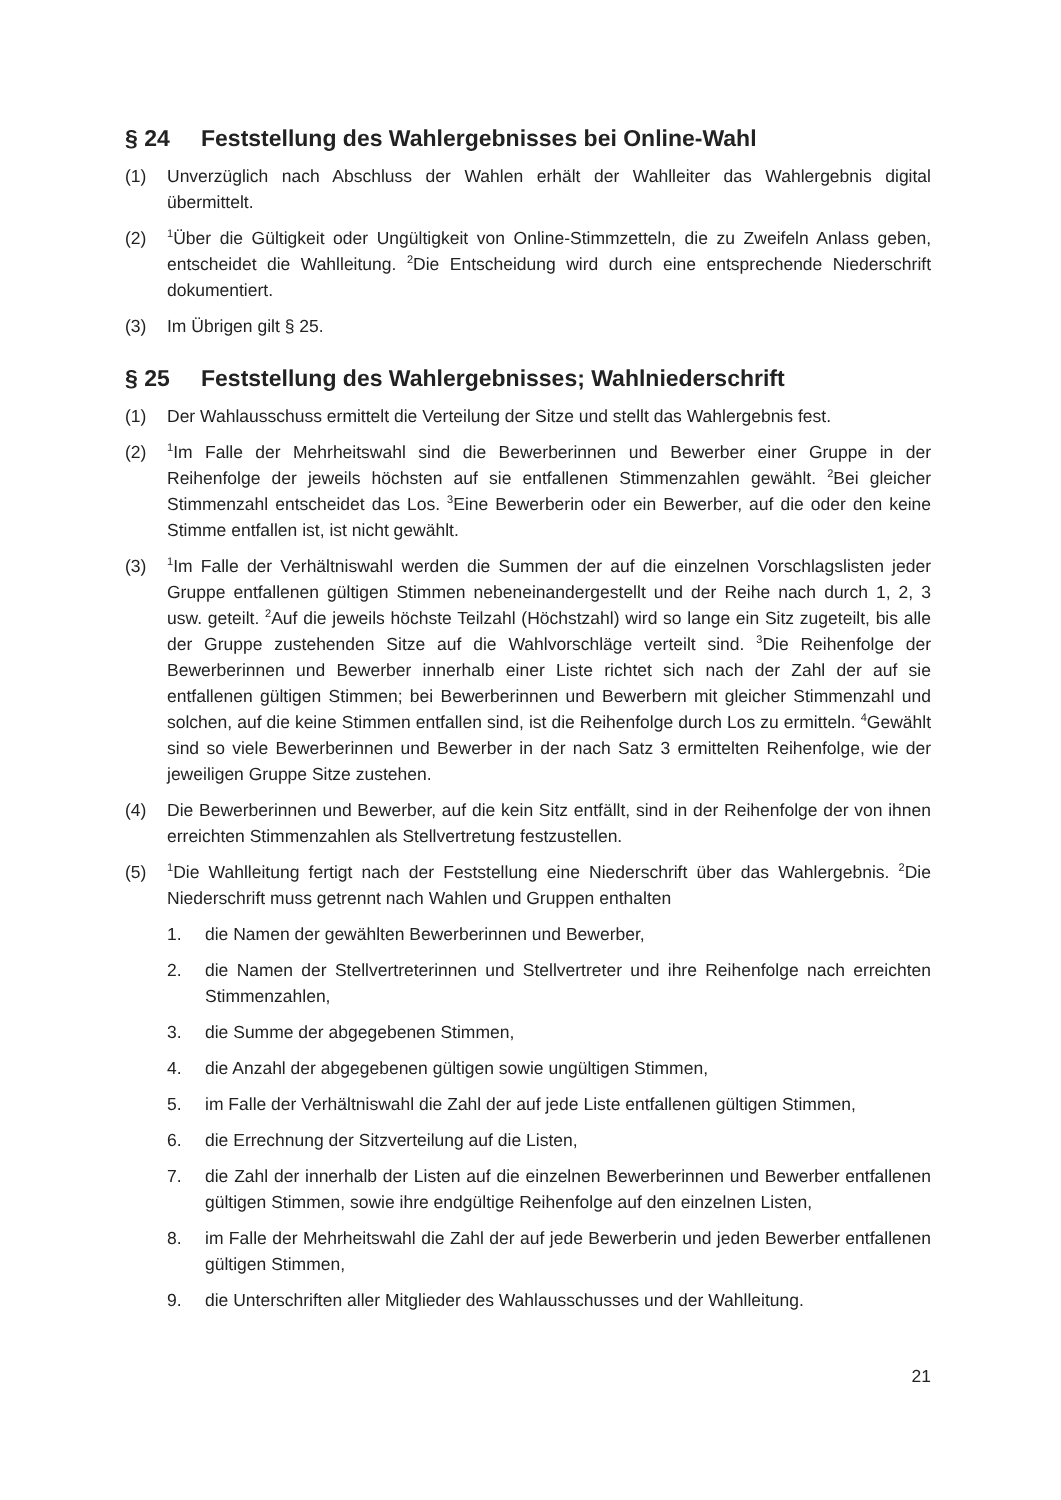§ 24 Feststellung des Wahlergebnisses bei Online-Wahl
(1) Unverzüglich nach Abschluss der Wahlen erhält der Wahlleiter das Wahlergebnis digital übermittelt.
(2) <sup>1</sup>Über die Gültigkeit oder Ungültigkeit von Online-Stimmzetteln, die zu Zweifeln Anlass geben, entscheidet die Wahlleitung. <sup>2</sup>Die Entscheidung wird durch eine entsprechende Niederschrift dokumentiert.
(3) Im Übrigen gilt § 25.
§ 25 Feststellung des Wahlergebnisses; Wahlniederschrift
(1) Der Wahlausschuss ermittelt die Verteilung der Sitze und stellt das Wahlergebnis fest.
(2) <sup>1</sup>Im Falle der Mehrheitswahl sind die Bewerberinnen und Bewerber einer Gruppe in der Reihenfolge der jeweils höchsten auf sie entfallenen Stimmenzahlen gewählt. <sup>2</sup>Bei gleicher Stimmenzahl entscheidet das Los. <sup>3</sup>Eine Bewerberin oder ein Bewerber, auf die oder den keine Stimme entfallen ist, ist nicht gewählt.
(3) <sup>1</sup>Im Falle der Verhältniswahl werden die Summen der auf die einzelnen Vorschlagslisten jeder Gruppe entfallenen gültigen Stimmen nebeneinandergestellt und der Reihe nach durch 1, 2, 3 usw. geteilt. <sup>2</sup>Auf die jeweils höchste Teilzahl (Höchstzahl) wird so lange ein Sitz zugeteilt, bis alle der Gruppe zustehenden Sitze auf die Wahlvorschläge verteilt sind. <sup>3</sup>Die Reihenfolge der Bewerberinnen und Bewerber innerhalb einer Liste richtet sich nach der Zahl der auf sie entfallenen gültigen Stimmen; bei Bewerberinnen und Bewerbern mit gleicher Stimmenzahl und solchen, auf die keine Stimmen entfallen sind, ist die Reihenfolge durch Los zu ermitteln. <sup>4</sup>Gewählt sind so viele Bewerberinnen und Bewerber in der nach Satz 3 ermittelten Reihenfolge, wie der jeweiligen Gruppe Sitze zustehen.
(4) Die Bewerberinnen und Bewerber, auf die kein Sitz entfällt, sind in der Reihenfolge der von ihnen erreichten Stimmenzahlen als Stellvertretung festzustellen.
(5) <sup>1</sup>Die Wahlleitung fertigt nach der Feststellung eine Niederschrift über das Wahlergebnis. <sup>2</sup>Die Niederschrift muss getrennt nach Wahlen und Gruppen enthalten
1. die Namen der gewählten Bewerberinnen und Bewerber,
2. die Namen der Stellvertreterinnen und Stellvertreter und ihre Reihenfolge nach erreichten Stimmenzahlen,
3. die Summe der abgegebenen Stimmen,
4. die Anzahl der abgegebenen gültigen sowie ungültigen Stimmen,
5. im Falle der Verhältniswahl die Zahl der auf jede Liste entfallenen gültigen Stimmen,
6. die Errechnung der Sitzverteilung auf die Listen,
7. die Zahl der innerhalb der Listen auf die einzelnen Bewerberinnen und Bewerber entfallenen gültigen Stimmen, sowie ihre endgültige Reihenfolge auf den einzelnen Listen,
8. im Falle der Mehrheitswahl die Zahl der auf jede Bewerberin und jeden Bewerber entfallenen gültigen Stimmen,
9. die Unterschriften aller Mitglieder des Wahlausschusses und der Wahlleitung.
21